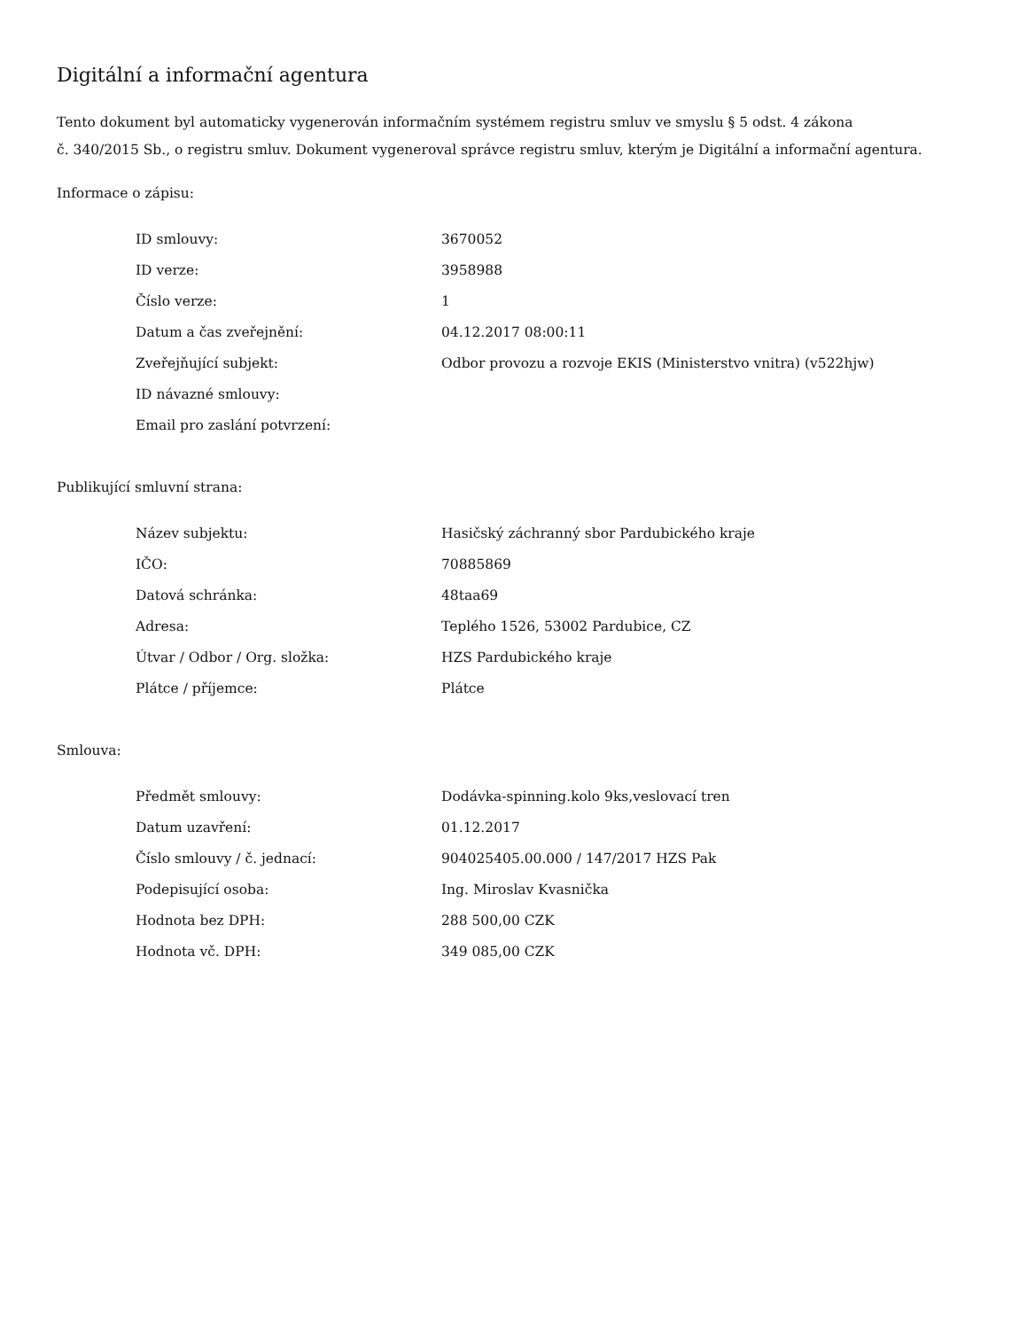Digitální a informační agentura
Tento dokument byl automaticky vygenerován informačním systémem registru smluv ve smyslu § 5 odst. 4 zákona
č. 340/2015 Sb., o registru smluv. Dokument vygeneroval správce registru smluv, kterým je Digitální a informační agentura.
Informace o zápisu:
| ID smlouvy: | 3670052 |
| ID verze: | 3958988 |
| Číslo verze: | 1 |
| Datum a čas zveřejnění: | 04.12.2017 08:00:11 |
| Zveřejňující subjekt: | Odbor provozu a rozvoje EKIS (Ministerstvo vnitra) (v522hjw) |
| ID návazné smlouvy: | |
| Email pro zaslání potvrzení: | |
Publikující smluvní strana:
| Název subjektu: | Hasičský záchranný sbor Pardubického kraje |
| IČO: | 70885869 |
| Datová schránka: | 48taa69 |
| Adresa: | Teplého 1526, 53002 Pardubice, CZ |
| Útvar / Odbor / Org. složka: | HZS Pardubického kraje |
| Plátce / příjemce: | Plátce |
Smlouva:
| Předmět smlouvy: | Dodávka-spinning.kolo 9ks,veslovací tren |
| Datum uzavření: | 01.12.2017 |
| Číslo smlouvy / č. jednací: | 904025405.00.000 / 147/2017 HZS Pak |
| Podepisující osoba: | Ing. Miroslav Kvasnička |
| Hodnota bez DPH: | 288 500,00 CZK |
| Hodnota vč. DPH: | 349 085,00 CZK |